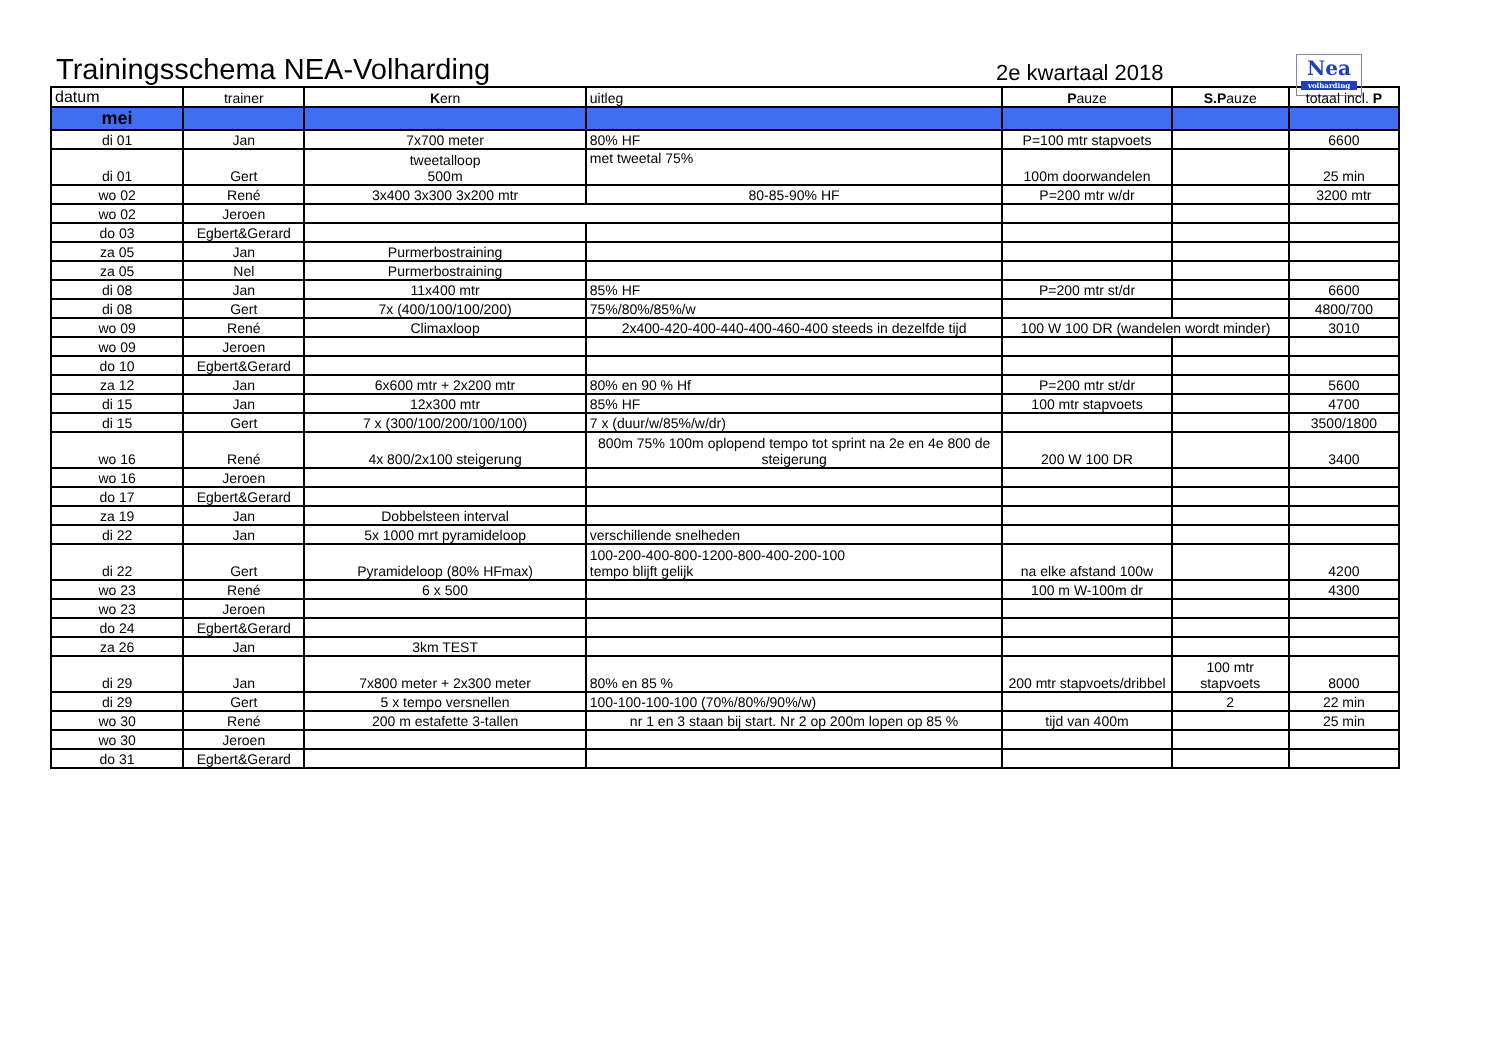Trainingsschema NEA-Volharding
2e kwartaal 2018
Nea
volharding
| datum | trainer | K ern | uitleg | P auze | S.P auze | totaal incl. P |
| --- | --- | --- | --- | --- | --- | --- |
| mei | | | | | | |
| di 01 | Jan | 7x700 meter | 80% HF | P=100 mtr stapvoets | | 6600 |
| di 01 | Gert | tweetalloop 500m | met tweetal 75% | 100m doorwandelen | | 25 min |
| wo 02 | René | 3x400 3x300 3x200 mtr | 80-85-90% HF | P=200 mtr w/dr | | 3200 mtr |
| wo 02 | Jeroen | | | | | |
| do 03 | Egbert&Gerard | | | | | |
| za 05 | Jan | Purmerbostraining | | | | |
| za 05 | Nel | Purmerbostraining | | | | |
| di 08 | Jan | 11x400 mtr | 85% HF | P=200 mtr st/dr | | 6600 |
| di 08 | Gert | 7x (400/100/100/200) | 75%/80%/85%/w | | | 4800/700 |
| wo 09 | René | Climaxloop | 2x400-420-400-440-400-460-400 steeds in dezelfde tijd | 100 W 100 DR (wandelen wordt minder) | | 3010 |
| wo 09 | Jeroen | | | | | |
| do 10 | Egbert&Gerard | | | | | |
| za 12 | Jan | 6x600 mtr + 2x200 mtr | 80% en 90 % Hf | P=200 mtr st/dr | | 5600 |
| di 15 | Jan | 12x300 mtr | 85% HF | 100 mtr stapvoets | | 4700 |
| di 15 | Gert | 7 x (300/100/200/100/100) | 7 x (duur/w/85%/w/dr) | | | 3500/1800 |
| wo 16 | René | 4x 800/2x100 steigerung | 800m 75% 100m oplopend tempo tot sprint na 2e en 4e 800 de steigerung | 200 W 100 DR | | 3400 |
| wo 16 | Jeroen | | | | | |
| do 17 | Egbert&Gerard | | | | | |
| za 19 | Jan | Dobbelsteen interval | | | | |
| di 22 | Jan | 5x 1000 mrt pyramideloop | verschillende snelheden | | | |
| di 22 | Gert | Pyramideloop (80% HFmax) | 100-200-400-800-1200-800-400-200-100 tempo blijft gelijk | na elke afstand 100w | | 4200 |
| wo 23 | René | 6 x 500 | | 100 m W-100m dr | | 4300 |
| wo 23 | Jeroen | | | | | |
| do 24 | Egbert&Gerard | | | | | |
| za 26 | Jan | 3km TEST | | | | |
| di 29 | Jan | 7x800 meter + 2x300 meter | 80% en 85 % | 200 mtr stapvoets/dribbel | 100 mtr stapvoets | 8000 |
| di 29 | Gert | 5 x tempo versnellen | 100-100-100-100 (70%/80%/90%/w) | | 2 | 22 min |
| wo 30 | René | 200 m estafette 3-tallen | nr 1 en 3 staan bij start. Nr 2 op 200m lopen op 85 % | tijd van 400m | | 25 min |
| wo 30 | Jeroen | | | | | |
| do 31 | Egbert&Gerard | | | | | |